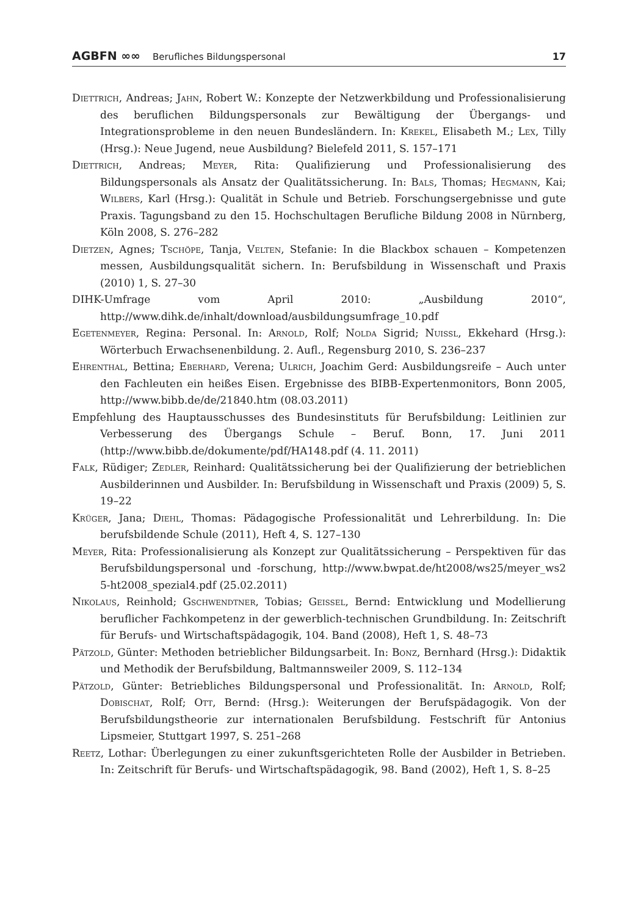AGBFN ∞∞ Berufliches Bildungspersonal 17
Diettrich, Andreas; Jahn, Robert W.: Konzepte der Netzwerkbildung und Professionalisierung des beruflichen Bildungspersonals zur Bewältigung der Übergangs- und Integrationsprobleme in den neuen Bundesländern. In: Krekel, Elisabeth M.; Lex, Tilly (Hrsg.): Neue Jugend, neue Ausbildung? Bielefeld 2011, S. 157–171
Diettrich, Andreas; Meyer, Rita: Qualifizierung und Professionalisierung des Bildungspersonals als Ansatz der Qualitätssicherung. In: Bals, Thomas; Hegmann, Kai; Wilbers, Karl (Hrsg.): Qualität in Schule und Betrieb. Forschungsergebnisse und gute Praxis. Tagungsband zu den 15. Hochschultagen Berufliche Bildung 2008 in Nürnberg, Köln 2008, S. 276–282
Dietzen, Agnes; Tschöpe, Tanja, Velten, Stefanie: In die Blackbox schauen – Kompetenzen messen, Ausbildungsqualität sichern. In: Berufsbildung in Wissenschaft und Praxis (2010) 1, S. 27–30
DIHK-Umfrage vom April 2010: „Ausbildung 2010“, http://www.dihk.de/inhalt/download/ausbildungsumfrage_10.pdf
Egetenmeyer, Regina: Personal. In: Arnold, Rolf; Nolda Sigrid; Nuissl, Ekkehard (Hrsg.): Wörterbuch Erwachsenenbildung. 2. Aufl., Regensburg 2010, S. 236–237
Ehrenthal, Bettina; Eberhard, Verena; Ulrich, Joachim Gerd: Ausbildungsreife – Auch unter den Fachleuten ein heißes Eisen. Ergebnisse des BIBB-Expertenmonitors, Bonn 2005, http://www.bibb.de/de/21840.htm (08.03.2011)
Empfehlung des Hauptausschusses des Bundesinstituts für Berufsbildung: Leitlinien zur Verbesserung des Übergangs Schule – Beruf. Bonn, 17. Juni 2011 (http://www.bibb.de/dokumente/pdf/HA148.pdf (4. 11. 2011)
Falk, Rüdiger; Zedler, Reinhard: Qualitätssicherung bei der Qualifizierung der betrieblichen Ausbilderinnen und Ausbilder. In: Berufsbildung in Wissenschaft und Praxis (2009) 5, S. 19–22
Krüger, Jana; Diehl, Thomas: Pädagogische Professionalität und Lehrerbildung. In: Die berufsbildende Schule (2011), Heft 4, S. 127–130
Meyer, Rita: Professionalisierung als Konzept zur Qualitätssicherung – Perspektiven für das Berufsbildungspersonal und -forschung, http://www.bwpat.de/ht2008/ws25/meyer_ws2 5-ht2008_spezial4.pdf (25.02.2011)
Nikolaus, Reinhold; Gschwendtner, Tobias; Geissel, Bernd: Entwicklung und Modellierung beruflicher Fachkompetenz in der gewerblich-technischen Grundbildung. In: Zeitschrift für Berufs- und Wirtschaftspädagogik, 104. Band (2008), Heft 1, S. 48–73
Pätzold, Günter: Methoden betrieblicher Bildungsarbeit. In: Bonz, Bernhard (Hrsg.): Didaktik und Methodik der Berufsbildung, Baltmannsweiler 2009, S. 112–134
Pätzold, Günter: Betriebliches Bildungspersonal und Professionalität. In: Arnold, Rolf; Dobischat, Rolf; Ott, Bernd: (Hrsg.): Weiterungen der Berufspädagogik. Von der Berufsbildungstheorie zur internationalen Berufsbildung. Festschrift für Antonius Lipsmeier, Stuttgart 1997, S. 251–268
Reetz, Lothar: Überlegungen zu einer zukunftsgerichteten Rolle der Ausbilder in Betrieben. In: Zeitschrift für Berufs- und Wirtschaftspädagogik, 98. Band (2002), Heft 1, S. 8–25